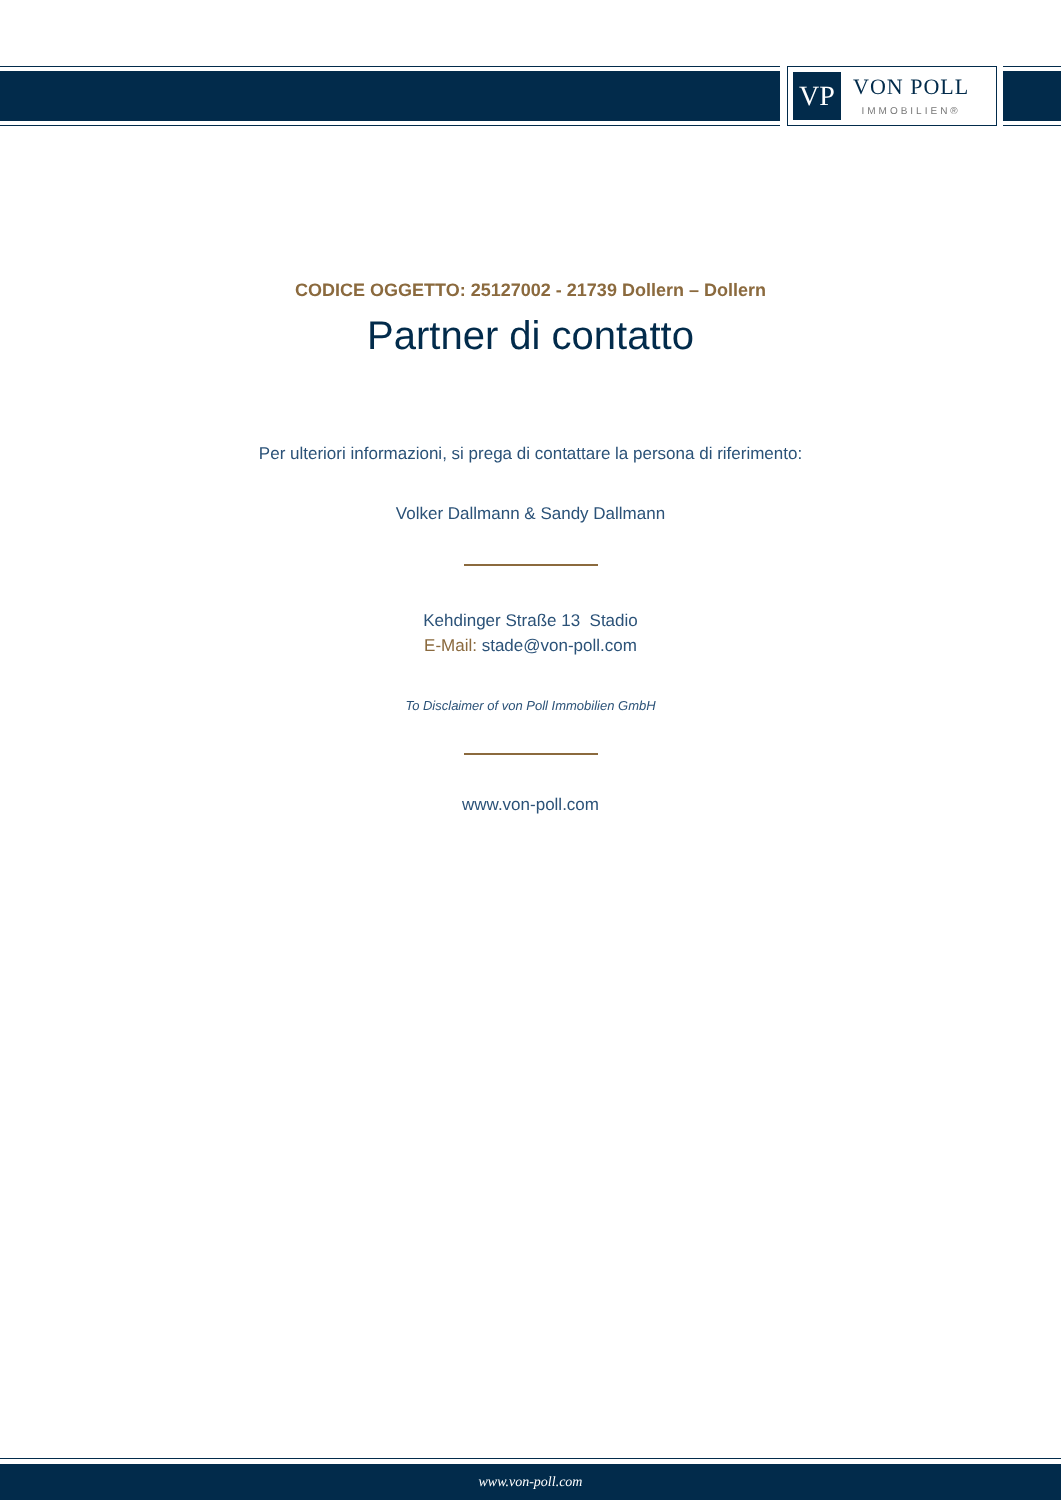VP
VON POLL
IMMOBILIEN®
CODICE OGGETTO: 25127002 - 21739 Dollern – Dollern
Partner di contatto
Per ulteriori informazioni, si prega di contattare la persona di riferimento:
Volker Dallmann & Sandy Dallmann
Kehdinger Straße 13 Stadio
E-Mail: stade@von-poll.com
To Disclaimer of von Poll Immobilien GmbH
www.von-poll.com
www.von-poll.com